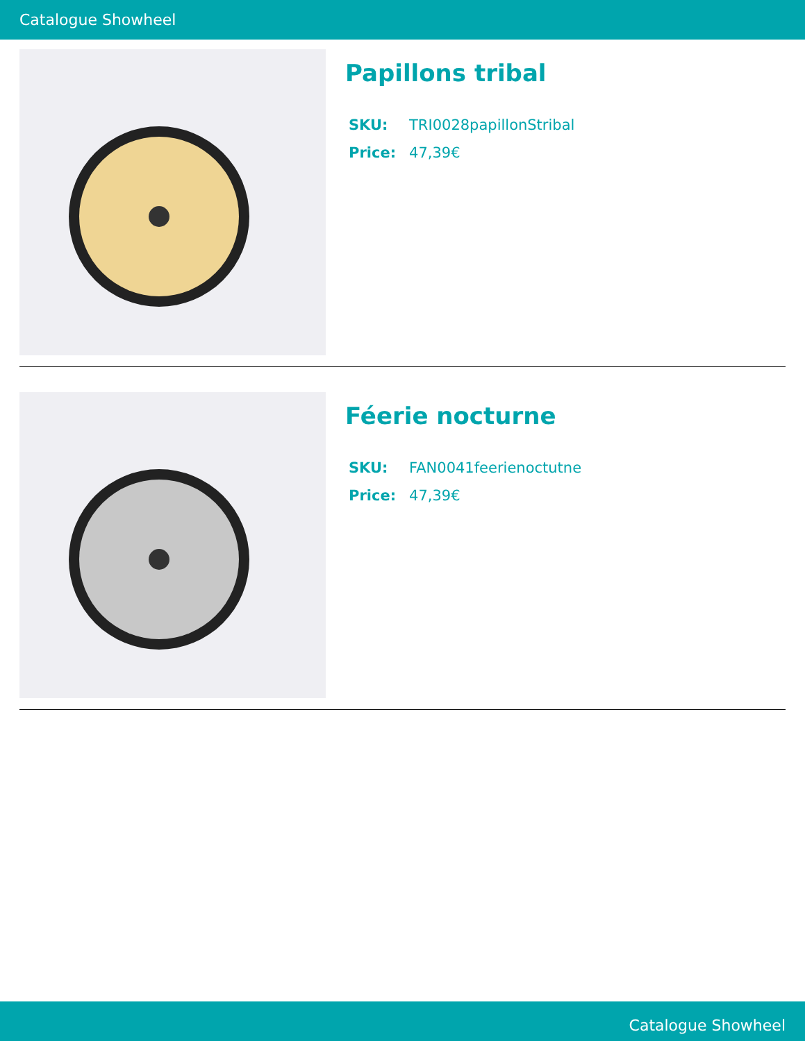Catalogue Showheel
Papillons tribal
| SKU: | TRI0028papillonStribal |
| Price: | 47,39€ |
Féerie nocturne
| SKU: | FAN0041feerienoctutne |
| Price: | 47,39€ |
Catalogue Showheel